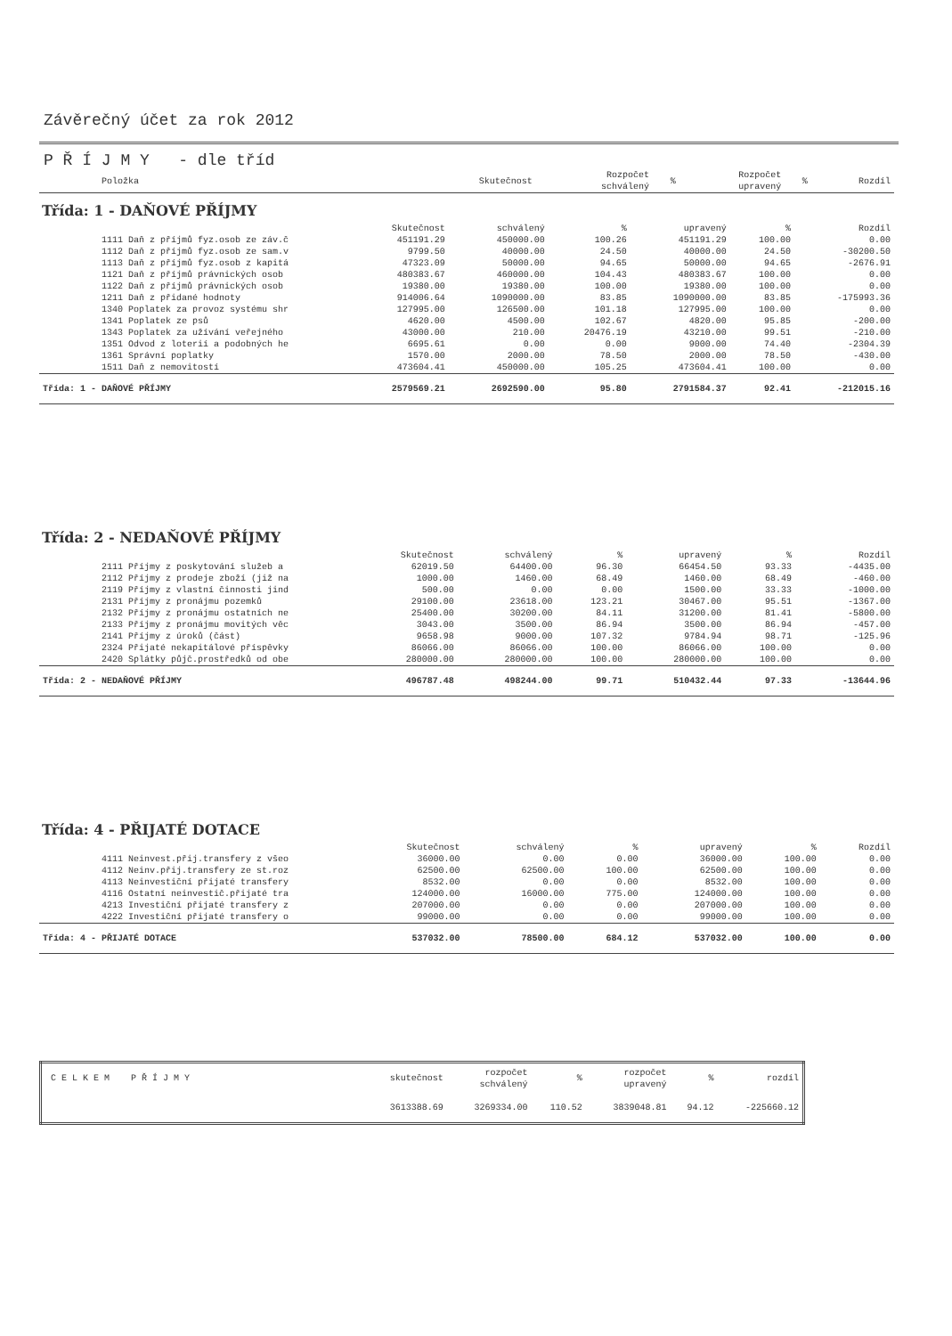Závěrečný účet za rok 2012
P Ř Í J M Y - dle tříd
| Položka | Skutečnost | Rozpočet schválený | % | Rozpočet upravený | % | Rozdíl |
| --- | --- | --- | --- | --- | --- | --- |
Třída: 1 - DAŇOVÉ PŘÍJMY
| | Skutečnost | schválený | % | upravený | % | Rozdíl |
| --- | --- | --- | --- | --- | --- | --- |
| 1111 Daň z příjmů fyz.osob ze záv.č | 451191.29 | 450000.00 | 100.26 | 451191.29 | 100.00 | 0.00 |
| 1112 Daň z příjmů fyz.osob ze sam.v | 9799.50 | 40000.00 | 24.50 | 40000.00 | 24.50 | -30200.50 |
| 1113 Daň z příjmů fyz.osob z kapitá | 47323.09 | 50000.00 | 94.65 | 50000.00 | 94.65 | -2676.91 |
| 1121 Daň z příjmů právnických osob | 480383.67 | 460000.00 | 104.43 | 480383.67 | 100.00 | 0.00 |
| 1122 Daň z příjmů právnických osob | 19380.00 | 19380.00 | 100.00 | 19380.00 | 100.00 | 0.00 |
| 1211 Daň z přidané hodnoty | 914006.64 | 1090000.00 | 83.85 | 1090000.00 | 83.85 | -175993.36 |
| 1340 Poplatek za provoz systému shr | 127995.00 | 126500.00 | 101.18 | 127995.00 | 100.00 | 0.00 |
| 1341 Poplatek ze psů | 4620.00 | 4500.00 | 102.67 | 4820.00 | 95.85 | -200.00 |
| 1343 Poplatek za užívání veřejného | 43000.00 | 210.00 | 20476.19 | 43210.00 | 99.51 | -210.00 |
| 1351 Odvod z loterií a podobných he | 6695.61 | 0.00 | 0.00 | 9000.00 | 74.40 | -2304.39 |
| 1361 Správní poplatky | 1570.00 | 2000.00 | 78.50 | 2000.00 | 78.50 | -430.00 |
| 1511 Daň z nemovitostí | 473604.41 | 450000.00 | 105.25 | 473604.41 | 100.00 | 0.00 |
| Třída: 1 - DAŇOVÉ PŘÍJMY | 2579569.21 | 2692590.00 | 95.80 | 2791584.37 | 92.41 | -212015.16 |
Třída: 2 - NEDAŇOVÉ PŘÍJMY
| | Skutečnost | schválený | % | upravený | % | Rozdíl |
| --- | --- | --- | --- | --- | --- | --- |
| 2111 Příjmy z poskytování služeb a | 62019.50 | 64400.00 | 96.30 | 66454.50 | 93.33 | -4435.00 |
| 2112 Příjmy z prodeje zboží (již na | 1000.00 | 1460.00 | 68.49 | 1460.00 | 68.49 | -460.00 |
| 2119 Příjmy z vlastní činnosti jind | 500.00 | 0.00 | 0.00 | 1500.00 | 33.33 | -1000.00 |
| 2131 Příjmy z pronájmu pozemků | 29100.00 | 23618.00 | 123.21 | 30467.00 | 95.51 | -1367.00 |
| 2132 Příjmy z pronájmu ostatních ne | 25400.00 | 30200.00 | 84.11 | 31200.00 | 81.41 | -5800.00 |
| 2133 Příjmy z pronájmu movitých věc | 3043.00 | 3500.00 | 86.94 | 3500.00 | 86.94 | -457.00 |
| 2141 Příjmy z úroků (část) | 9658.98 | 9000.00 | 107.32 | 9784.94 | 98.71 | -125.96 |
| 2324 Přijaté nekapitálové příspěvky | 86066.00 | 86066.00 | 100.00 | 86066.00 | 100.00 | 0.00 |
| 2420 Splátky půjč.prostředků od obe | 280000.00 | 280000.00 | 100.00 | 280000.00 | 100.00 | 0.00 |
| Třída: 2 - NEDAŇOVÉ PŘÍJMY | 496787.48 | 498244.00 | 99.71 | 510432.44 | 97.33 | -13644.96 |
Třída: 4 - PŘIJATÉ DOTACE
| | Skutečnost | schválený | % | upravený | % | Rozdíl |
| --- | --- | --- | --- | --- | --- | --- |
| 4111 Neinvest.přij.transfery z všeo | 36000.00 | 0.00 | 0.00 | 36000.00 | 100.00 | 0.00 |
| 4112 Neinv.přij.transfery ze st.roz | 62500.00 | 62500.00 | 100.00 | 62500.00 | 100.00 | 0.00 |
| 4113 Neinvestiční přijaté transfery | 8532.00 | 0.00 | 0.00 | 8532.00 | 100.00 | 0.00 |
| 4116 Ostatní neinvestič.přijaté tra | 124000.00 | 16000.00 | 775.00 | 124000.00 | 100.00 | 0.00 |
| 4213 Investiční přijaté transfery z | 207000.00 | 0.00 | 0.00 | 207000.00 | 100.00 | 0.00 |
| 4222 Investiční přijaté transfery o | 99000.00 | 0.00 | 0.00 | 99000.00 | 100.00 | 0.00 |
| Třída: 4 - PŘIJATÉ DOTACE | 537032.00 | 78500.00 | 684.12 | 537032.00 | 100.00 | 0.00 |
| C E L K E M P Ř Í J M Y | skutečnost | rozpočet schválený | % | rozpočet upravený | % | rozdíl |
| | 3613388.69 | 3269334.00 | 110.52 | 3839048.81 | 94.12 | -225660.12 |